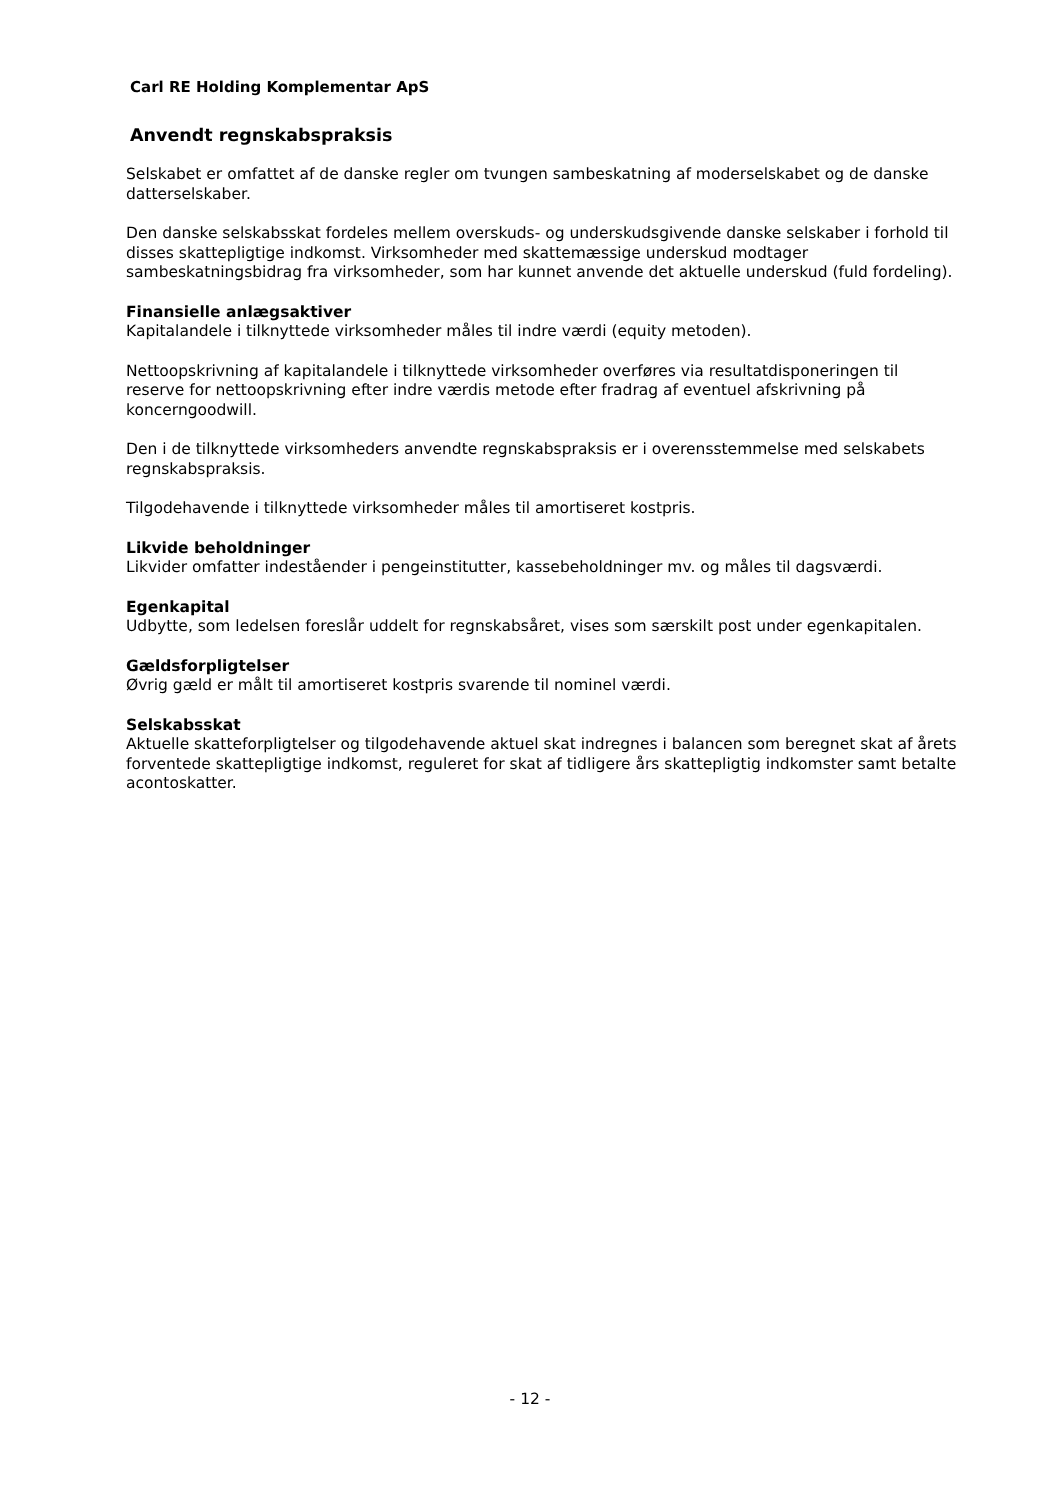Carl RE Holding Komplementar ApS
Anvendt regnskabspraksis
Selskabet er omfattet af de danske regler om tvungen sambeskatning af moderselskabet og de danske datterselskaber.
Den danske selskabsskat fordeles mellem overskuds- og underskudsgivende danske selskaber i forhold til disses skattepligtige indkomst. Virksomheder med skattemæssige underskud modtager sambeskatningsbidrag fra virksomheder, som har kunnet anvende det aktuelle underskud (fuld fordeling).
Finansielle anlægsaktiver
Kapitalandele i tilknyttede virksomheder måles til indre værdi (equity metoden).
Nettoopskrivning af kapitalandele i tilknyttede virksomheder overføres via resultatdisponeringen til reserve for nettoopskrivning efter indre værdis metode efter fradrag af eventuel afskrivning på koncerngoodwill.
Den i de tilknyttede virksomheders anvendte regnskabspraksis er i overensstemmelse med selskabets regnskabspraksis.
Tilgodehavende i tilknyttede virksomheder måles til amortiseret kostpris.
Likvide beholdninger
Likvider omfatter indeståender i pengeinstitutter, kassebeholdninger mv. og måles til dagsværdi.
Egenkapital
Udbytte, som ledelsen foreslår uddelt for regnskabsåret, vises som særskilt post under egenkapitalen.
Gældsforpligtelser
Øvrig gæld er målt til amortiseret kostpris svarende til nominel værdi.
Selskabsskat
Aktuelle skatteforpligtelser og tilgodehavende aktuel skat indregnes i balancen som beregnet skat af årets forventede skattepligtige indkomst, reguleret for skat af tidligere års skattepligtig indkomster samt betalte acontoskatter.
- 12 -